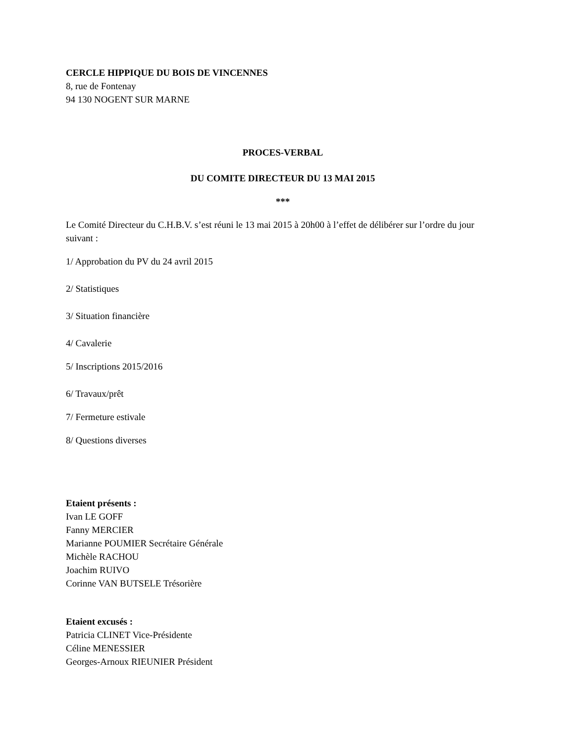CERCLE HIPPIQUE DU BOIS DE VINCENNES
8, rue de Fontenay
94 130 NOGENT SUR MARNE
PROCES-VERBAL
DU COMITE DIRECTEUR DU 13 MAI 2015
***
Le Comité Directeur du C.H.B.V. s’est réuni le 13 mai 2015 à 20h00 à l’effet de délibérer sur l’ordre du jour suivant :
1/ Approbation du PV du 24 avril 2015
2/ Statistiques
3/ Situation financière
4/ Cavalerie
5/ Inscriptions 2015/2016
6/ Travaux/prêt
7/ Fermeture estivale
8/ Questions diverses
Etaient présents :
Ivan LE GOFF
Fanny MERCIER
Marianne POUMIER Secrétaire Générale
Michèle RACHOU
Joachim RUIVO
Corinne VAN BUTSELE Trésorière
Etaient excusés :
Patricia CLINET Vice-Présidente
Céline MENESSIER
Georges-Arnoux RIEUNIER Président